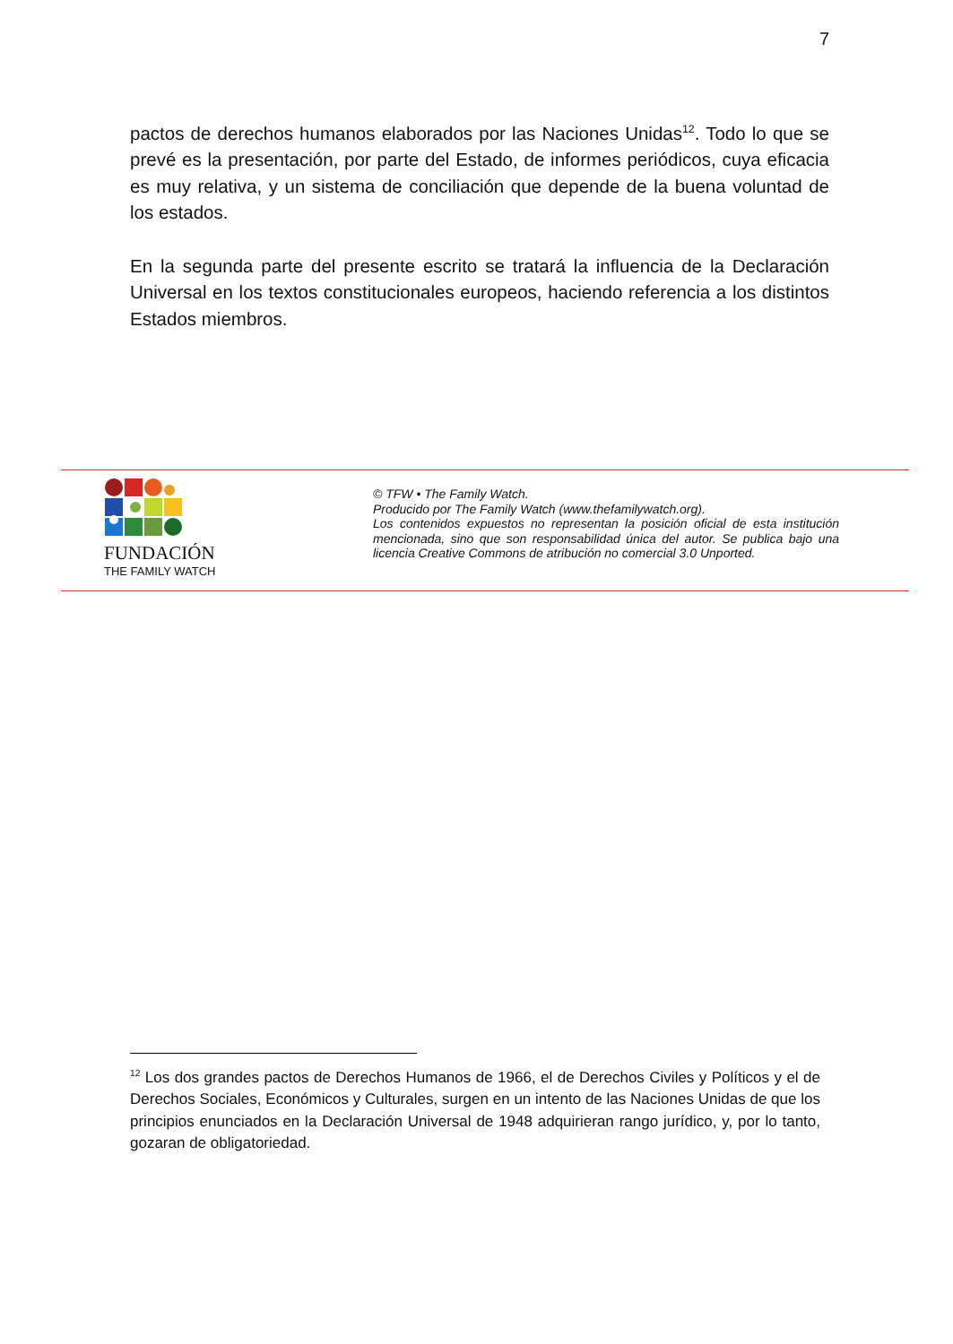7
pactos de derechos humanos elaborados por las Naciones Unidas<sup>12</sup>. Todo lo que se prevé es la presentación, por parte del Estado, de informes periódicos, cuya eficacia es muy relativa, y un sistema de conciliación que depende de la buena voluntad de los estados.
En la segunda parte del presente escrito se tratará la influencia de la Declaración Universal en los textos constitucionales europeos, haciendo referencia a los distintos Estados miembros.
FUNDACIÓN
THE FAMILY WATCH
© TFW • The Family Watch.
Producido por The Family Watch (www.thefamilywatch.org).
Los contenidos expuestos no representan la posición oficial de esta institución mencionada, sino que son responsabilidad única del autor. Se publica bajo una licencia Creative Commons de atribución no comercial 3.0 Unported.
<sup>12</sup> Los dos grandes pactos de Derechos Humanos de 1966, el de Derechos Civiles y Políticos y el de Derechos Sociales, Económicos y Culturales, surgen en un intento de las Naciones Unidas de que los principios enunciados en la Declaración Universal de 1948 adquirieran rango jurídico, y, por lo tanto, gozaran de obligatoriedad.